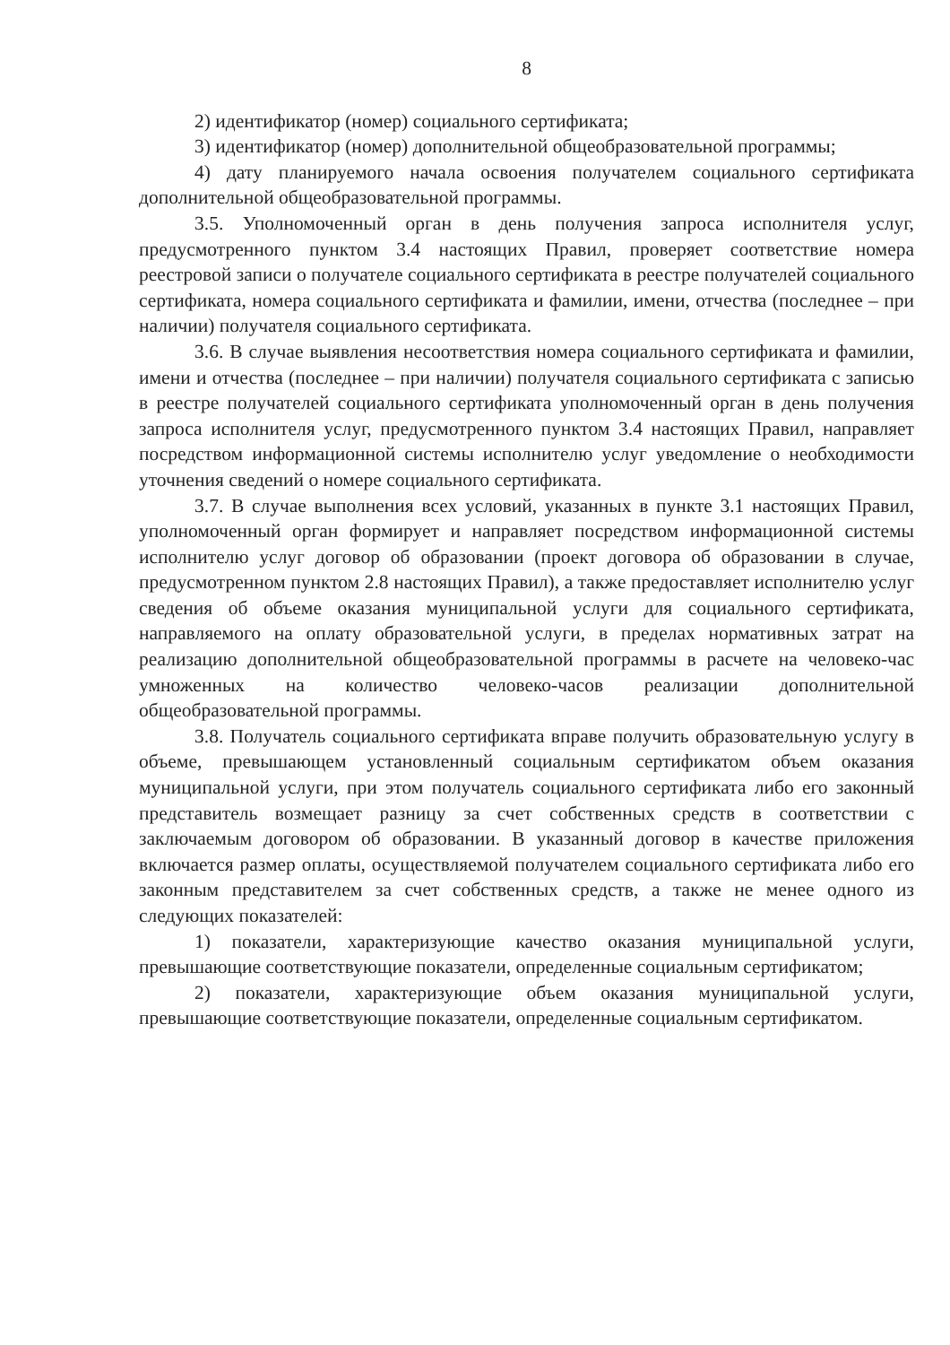8
2) идентификатор (номер) социального сертификата;
3) идентификатор (номер) дополнительной общеобразовательной программы;
4) дату планируемого начала освоения получателем социального сертификата дополнительной общеобразовательной программы.
3.5. Уполномоченный орган в день получения запроса исполнителя услуг, предусмотренного пунктом 3.4 настоящих Правил, проверяет соответствие номера реестровой записи о получателе социального сертификата в реестре получателей социального сертификата, номера социального сертификата и фамилии, имени, отчества (последнее – при наличии) получателя социального сертификата.
3.6. В случае выявления несоответствия номера социального сертификата и фамилии, имени и отчества (последнее – при наличии) получателя социального сертификата с записью в реестре получателей социального сертификата уполномоченный орган в день получения запроса исполнителя услуг, предусмотренного пунктом 3.4 настоящих Правил, направляет посредством информационной системы исполнителю услуг уведомление о необходимости уточнения сведений о номере социального сертификата.
3.7. В случае выполнения всех условий, указанных в пункте 3.1 настоящих Правил, уполномоченный орган формирует и направляет посредством информационной системы исполнителю услуг договор об образовании (проект договора об образовании в случае, предусмотренном пунктом 2.8 настоящих Правил), а также предоставляет исполнителю услуг сведения об объеме оказания муниципальной услуги для социального сертификата, направляемого на оплату образовательной услуги, в пределах нормативных затрат на реализацию дополнительной общеобразовательной программы в расчете на человеко-час умноженных на количество человеко-часов реализации дополнительной общеобразовательной программы.
3.8. Получатель социального сертификата вправе получить образовательную услугу в объеме, превышающем установленный социальным сертификатом объем оказания муниципальной услуги, при этом получатель социального сертификата либо его законный представитель возмещает разницу за счет собственных средств в соответствии с заключаемым договором об образовании. В указанный договор в качестве приложения включается размер оплаты, осуществляемой получателем социального сертификата либо его законным представителем за счет собственных средств, а также не менее одного из следующих показателей:
1) показатели, характеризующие качество оказания муниципальной услуги, превышающие соответствующие показатели, определенные социальным сертификатом;
2) показатели, характеризующие объем оказания муниципальной услуги, превышающие соответствующие показатели, определенные социальным сертификатом.